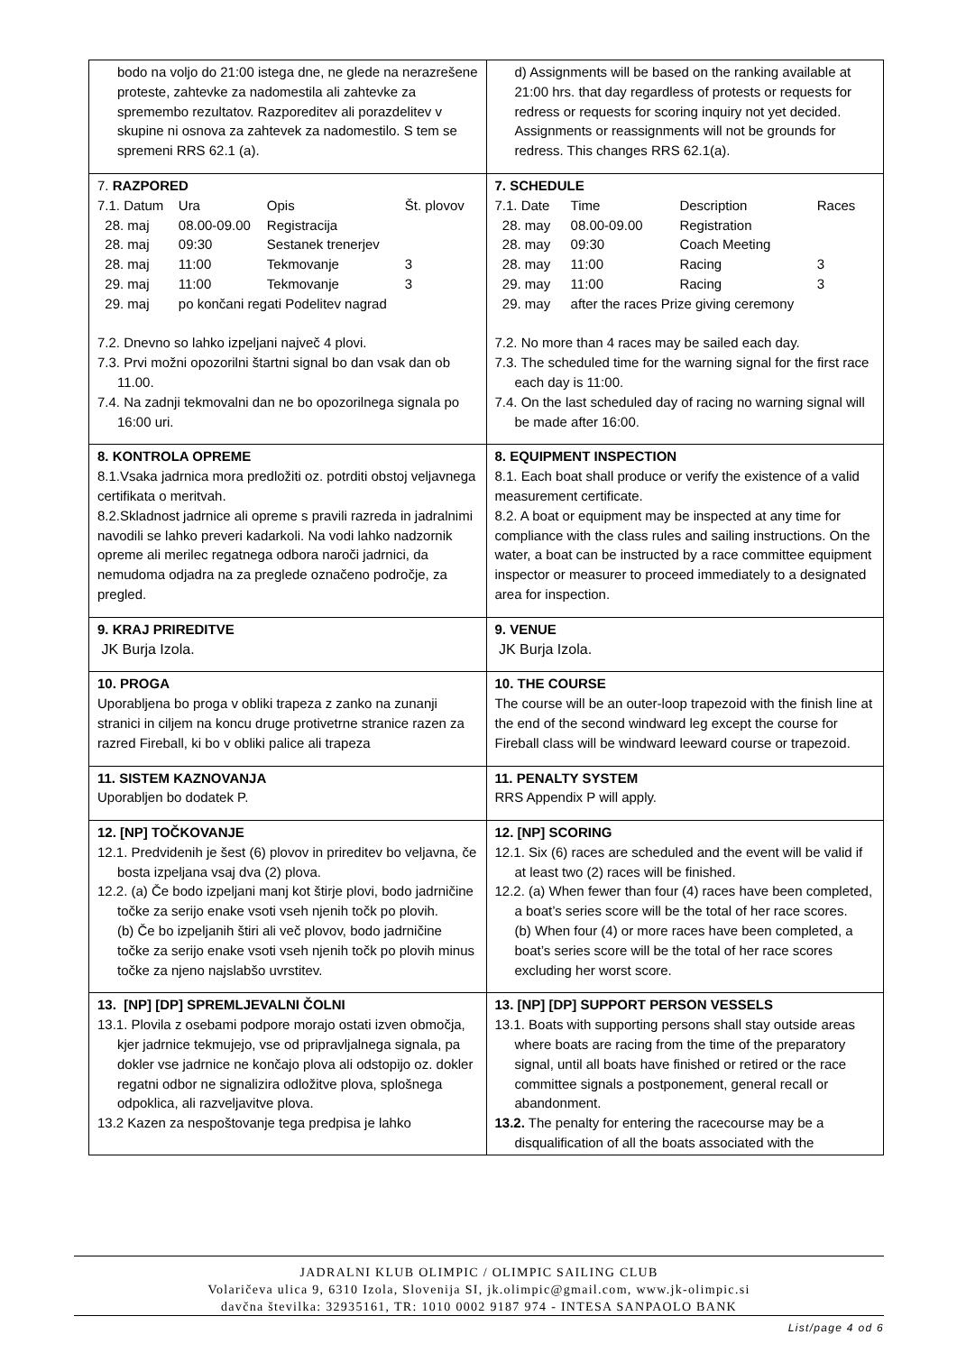| bodo na voljo do 21:00 istega dne, ne glede na nerazrešene proteste, zahtevke za nadomestila ali zahtevke za spremembo rezultatov. Razporeditev ali porazdelitev v skupine ni osnova za zahtevek za nadomestilo. S tem se spremeni RRS 62.1 (a). | d) Assignments will be based on the ranking available at 21:00 hrs. that day regardless of protests or requests for redress or requests for scoring inquiry not yet decided. Assignments or reassignments will not be grounds for redress. This changes RRS 62.1(a). |
| 7. RAZPORED / 7.1. Datum / Ura / Opis / Št. plovov / / 28. maj / 08.00-09.00 / Registracija / / / 28. maj / 09:30 / Sestanek trenerjev / / / 28. maj / 11:00 / Tekmovanje / 3 / / 29. maj / 11:00 / Tekmovanje / 3 / / 29. maj / po končani regati Podelitev nagrad / / / 7.2. Dnevno so lahko izpeljani največ 4 plovi. 7.3. Prvi možni opozorilni štartni signal bo dan vsak dan ob 11.00. 7.4. Na zadnji tekmovalni dan ne bo opozorilnega signala po 16:00 uri. | 7. SCHEDULE / 7.1. Date / Time / Description / Races / / 28. may / 08.00-09.00 / Registration / / / 28. may / 09:30 / Coach Meeting / / / 28. may / 11:00 / Racing / 3 / / 29. may / 11:00 / Racing / 3 / / 29. may / after the races Prize giving ceremony / / / 7.2. No more than 4 races may be sailed each day. 7.3. The scheduled time for the warning signal for the first race each day is 11:00. 7.4. On the last scheduled day of racing no warning signal will be made after 16:00. |
| 8. KONTROLA OPREME 8.1.Vsaka jadrnica mora predložiti oz. potrditi obstoj veljavnega certifikata o meritvah. 8.2.Skladnost jadrnice ali opreme s pravili razreda in jadralnimi navodili se lahko preveri kadarkoli. Na vodi lahko nadzornik opreme ali merilec regatnega odbora naroči jadrnici, da nemudoma odjadra na za preglede označeno področje, za pregled. | 8. EQUIPMENT INSPECTION 8.1. Each boat shall produce or verify the existence of a valid measurement certificate. 8.2. A boat or equipment may be inspected at any time for compliance with the class rules and sailing instructions. On the water, a boat can be instructed by a race committee equipment inspector or measurer to proceed immediately to a designated area for inspection. |
| 9. KRAJ PRIREDITVE JK Burja Izola. | 9. VENUE JK Burja Izola. |
| 10. PROGA Uporabljena bo proga v obliki trapeza z zanko na zunanji stranici in ciljem na koncu druge protivetrne stranice razen za razred Fireball, ki bo v obliki palice ali trapeza | 10. THE COURSE The course will be an outer-loop trapezoid with the finish line at the end of the second windward leg except the course for Fireball class will be windward leeward course or trapezoid. |
| 11. SISTEM KAZNOVANJA Uporabljen bo dodatek P. | 11. PENALTY SYSTEM RRS Appendix P will apply. |
| 12. [NP] TOČKOVANJE 12.1. Predvidenih je šest (6) plovov in prireditev bo veljavna, če bosta izpeljana vsaj dva (2) plova. 12.2. (a) Če bodo izpeljani manj kot štirje plovi, bodo jadrničine točke za serijo enake vsoti vseh njenih točk po plovih. (b) Če bo izpeljanih štiri ali več plovov, bodo jadrničine točke za serijo enake vsoti vseh njenih točk po plovih minus točke za njeno najslabšo uvrstitev. | 12. [NP] SCORING 12.1. Six (6) races are scheduled and the event will be valid if at least two (2) races will be finished. 12.2. (a) When fewer than four (4) races have been completed, a boat’s series score will be the total of her race scores. (b) When four (4) or more races have been completed, a boat’s series score will be the total of her race scores excluding her worst score. |
| 13. [NP] [DP] SPREMLJEVALNI ČOLNI 13.1. Plovila z osebami podpore morajo ostati izven območja, kjer jadrnice tekmujejo, vse od pripravljalnega signala, pa dokler vse jadrnice ne končajo plova ali odstopijo oz. dokler regatni odbor ne signalizira odložitve plova, splošnega odpoklica, ali razveljavitve plova. 13.2 Kazen za nespoštovanje tega predpisa je lahko | 13. [NP] [DP] SUPPORT PERSON VESSELS 13.1. Boats with supporting persons shall stay outside areas where boats are racing from the time of the preparatory signal, until all boats have finished or retired or the race committee signals a postponement, general recall or abandonment. 13.2. The penalty for entering the racecourse may be a disqualification of all the boats associated with the |
JADRALNI KLUB OLIMPIC / OLIMPIC SAILING CLUB
Volaričeva ulica 9, 6310 Izola, Slovenija SI, jk.olimpic@gmail.com, www.jk-olimpic.si
davčna številka: 32935161, TR: 1010 0002 9187 974 - INTESA SANPAOLO BANK
List/page 4 od 6